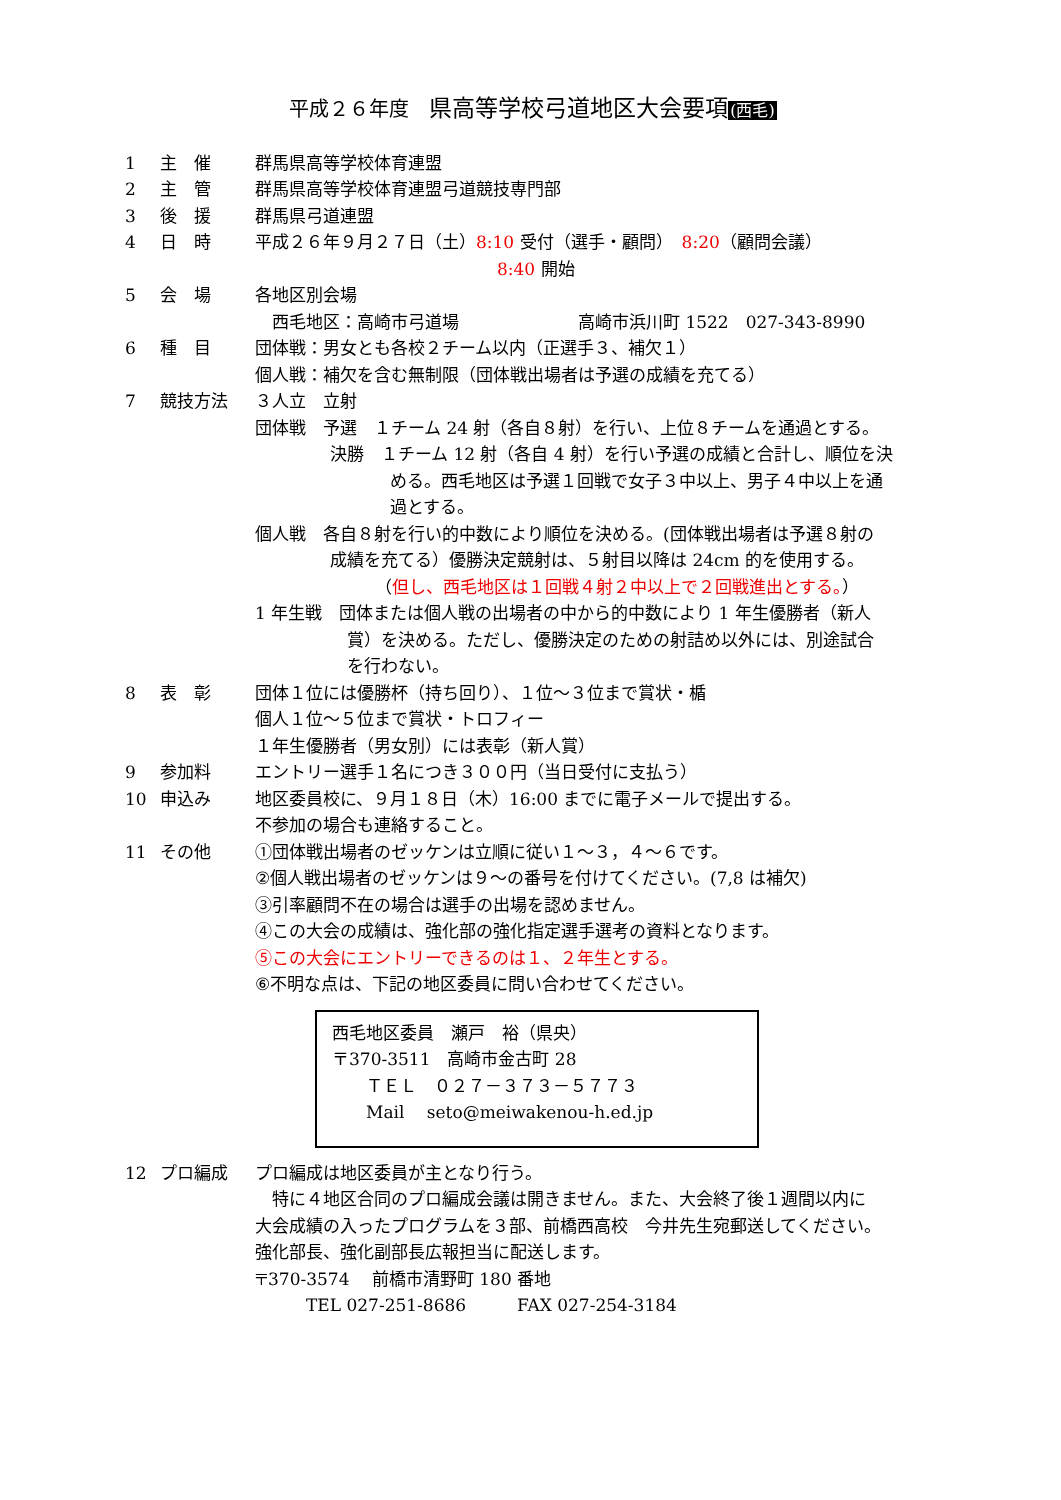平成２６年度　県高等学校弓道地区大会要項(西毛)
1 主　催 群馬県高等学校体育連盟
2 主　管 群馬県高等学校体育連盟弓道競技専門部
3 後　援 群馬県弓道連盟
4 日　時 平成２６年９月２７日（土）8:10 受付（選手・顧問）　8:20（顧問会議）
8:40 開始
5 会　場 各地区別会場
　西毛地区：高崎市弓道場　　　　　　　高崎市浜川町 1522　027-343-8990
6 種　目 団体戦：男女とも各校２チーム以内（正選手３、補欠１）
個人戦：補欠を含む無制限（団体戦出場者は予選の成績を充てる）
7 競技方法 ３人立　立射
団体戦　予選　１チーム 24 射（各自８射）を行い、上位８チームを通過とする。
決勝　１チーム 12 射（各自 4 射）を行い予選の成績と合計し、順位を決
める。西毛地区は予選１回戦で女子３中以上、男子４中以上を通
過とする。
個人戦　各自８射を行い的中数により順位を決める。(団体戦出場者は予選８射の
成績を充てる）優勝決定競射は、５射目以降は 24cm 的を使用する。
（但し、西毛地区は１回戦４射２中以上で２回戦進出とする。）
1 年生戦　団体または個人戦の出場者の中から的中数により 1 年生優勝者（新人
賞）を決める。ただし、優勝決定のための射詰め以外には、別途試合
を行わない。
8 表　彰 団体１位には優勝杯（持ち回り）、１位～３位まで賞状・楯
個人１位～５位まで賞状・トロフィー
１年生優勝者（男女別）には表彰（新人賞）
9 参加料 エントリー選手１名につき３００円（当日受付に支払う）
10 申込み 地区委員校に、９月１８日（木）16:00 までに電子メールで提出する。
不参加の場合も連絡すること。
11 その他 ①団体戦出場者のゼッケンは立順に従い１～３，４～６です。
②個人戦出場者のゼッケンは９～の番号を付けてください。(7,8 は補欠)
③引率顧問不在の場合は選手の出場を認めません。
④この大会の成績は、強化部の強化指定選手選考の資料となります。
⑤この大会にエントリーできるのは１、２年生とする。
⑥不明な点は、下記の地区委員に問い合わせてください。
西毛地区委員　瀬戸　裕（県央）
〒370-3511　高崎市金古町 28
　　ＴＥＬ　０２７－３７３－５７７３
　　Mail　 seto@meiwakenou-h.ed.jp
12 プロ編成 プロ編成は地区委員が主となり行う。
　特に４地区合同のプロ編成会議は開きません。また、大会終了後１週間以内に
大会成績の入ったプログラムを３部、前橋西高校　今井先生宛郵送してください。
強化部長、強化副部長広報担当に配送します。
〒370-3574　 前橋市清野町 180 番地
　　　TEL 027-251-8686　　　FAX 027-254-3184